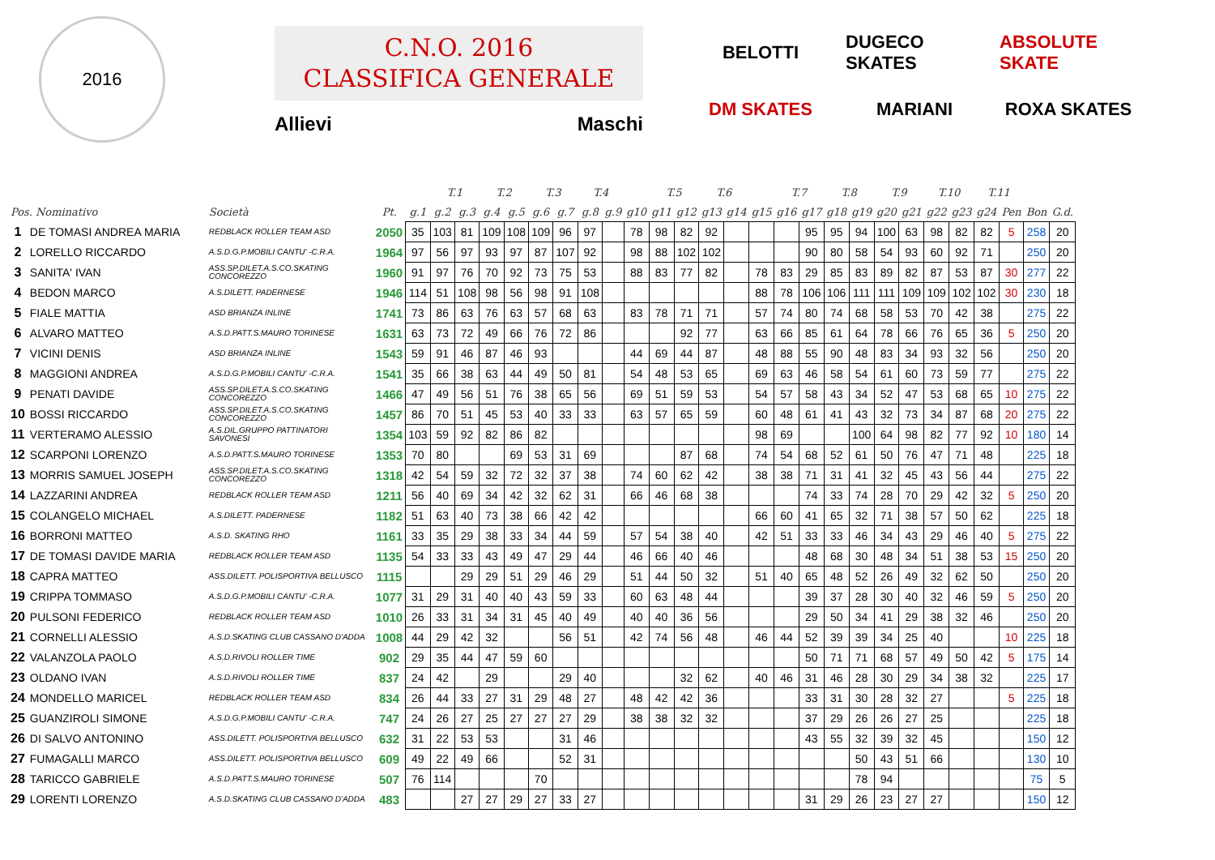2016
C.N.O. 2016
CLASSIFICA GENERALE
Allievi Maschi
BELOTTI
DUGECO SKATES
ABSOLUTE SKATE
DM SKATES
MARIANI
ROXA SKATES
| | | | | | T.1 | | T.2 | | T.3 | | T.4 | | | T.5 | | T.6 | | | T.7 | | T.8 | | T.9 | | T.10 | | T.11 | | | | |
| --- | --- | --- | --- | --- | --- | --- | --- | --- | --- | --- | --- | --- | --- | --- | --- | --- | --- | --- | --- | --- | --- | --- | --- | --- | --- | --- | --- | --- | --- | --- | --- |
| Pos. Nominativo | | Società | Pt. | g.1 | g.2 | g.3 | g.4 | g.5 | g.6 | g.7 | g.8 | g.9 | g10 | g11 | g12 | g13 | g14 | g15 | g16 | g17 | g18 | g19 | g20 | g21 | g22 | g23 | g24 | Pen | Bon | G.d. | |
| 1 | DE TOMASI ANDREA MARIA | REDBLACK ROLLER TEAM ASD | 2050 | 35 | 103 | 81 | 109 | 108 | 109 | 96 | 97 | | 78 | 98 | 82 | 92 | | | | 95 | 95 | 94 | 100 | 63 | 98 | 82 | 82 | 5 | 258 | 20 | |
| 2 | LORELLO RICCARDO | A.S.D.G.P.MOBILI CANTU' -C.R.A. | 1964 | 97 | 56 | 97 | 93 | 97 | 87 | 107 | 92 | | 98 | 88 | 102 | 102 | | | | 90 | 80 | 58 | 54 | 93 | 60 | 92 | 71 | | 250 | 20 | |
| 3 | SANITA' IVAN | ASS.SP.DILET.A.S.CO.SKATING CONCOREZZO | 1960 | 91 | 97 | 76 | 70 | 92 | 73 | 75 | 53 | | 88 | 83 | 77 | 82 | | 78 | 83 | 29 | 85 | 83 | 89 | 82 | 87 | 53 | 87 | 30 | 277 | 22 | |
| 4 | BEDON MARCO | A.S.DILETT. PADERNESE | 1946 | 114 | 51 | 108 | 98 | 56 | 98 | 91 | 108 | | | | | | | 88 | 78 | 106 | 106 | 111 | 111 | 109 | 109 | 102 | 102 | 30 | 230 | 18 | |
| 5 | FIALE MATTIA | ASD BRIANZA INLINE | 1741 | 73 | 86 | 63 | 76 | 63 | 57 | 68 | 63 | | 83 | 78 | 71 | 71 | | 57 | 74 | 80 | 74 | 68 | 58 | 53 | 70 | 42 | 38 | | 275 | 22 | |
| 6 | ALVARO MATTEO | A.S.D.PATT.S.MAURO TORINESE | 1631 | 63 | 73 | 72 | 49 | 66 | 76 | 72 | 86 | | | | 92 | 77 | | 63 | 66 | 85 | 61 | 64 | 78 | 66 | 76 | 65 | 36 | 5 | 250 | 20 | |
| 7 | VICINI DENIS | ASD BRIANZA INLINE | 1543 | 59 | 91 | 46 | 87 | 46 | 93 | | | | 44 | 69 | 44 | 87 | | 48 | 88 | 55 | 90 | 48 | 83 | 34 | 93 | 32 | 56 | | 250 | 20 | |
| 8 | MAGGIONI ANDREA | A.S.D.G.P.MOBILI CANTU' -C.R.A. | 1541 | 35 | 66 | 38 | 63 | 44 | 49 | 50 | 81 | | 54 | 48 | 53 | 65 | | 69 | 63 | 46 | 58 | 54 | 61 | 60 | 73 | 59 | 77 | | 275 | 22 | |
| 9 | PENATI DAVIDE | ASS.SP.DILET.A.S.CO.SKATING CONCOREZZO | 1466 | 47 | 49 | 56 | 51 | 76 | 38 | 65 | 56 | | 69 | 51 | 59 | 53 | | 54 | 57 | 58 | 43 | 34 | 52 | 47 | 53 | 68 | 65 | 10 | 275 | 22 | |
| 10 | BOSSI RICCARDO | ASS.SP.DILET.A.S.CO.SKATING CONCOREZZO | 1457 | 86 | 70 | 51 | 45 | 53 | 40 | 33 | 33 | | 63 | 57 | 65 | 59 | | 60 | 48 | 61 | 41 | 43 | 32 | 73 | 34 | 87 | 68 | 20 | 275 | 22 | |
| 11 | VERTERAMO ALESSIO | A.S.DIL.GRUPPO PATTINATORI SAVONESI | 1354 | 103 | 59 | 92 | 82 | 86 | 82 | | | | | | | | | 98 | 69 | | | 100 | 64 | 98 | 82 | 77 | 92 | 10 | 180 | 14 | |
| 12 | SCARPONI LORENZO | A.S.D.PATT.S.MAURO TORINESE | 1353 | 70 | 80 | | | 69 | 53 | 31 | 69 | | | | 87 | 68 | | 74 | 54 | 68 | 52 | 61 | 50 | 76 | 47 | 71 | 48 | | 225 | 18 | |
| 13 | MORRIS SAMUEL JOSEPH | ASS.SP.DILET.A.S.CO.SKATING CONCOREZZO | 1318 | 42 | 54 | 59 | 32 | 72 | 32 | 37 | 38 | | 74 | 60 | 62 | 42 | | 38 | 38 | 71 | 31 | 41 | 32 | 45 | 43 | 56 | 44 | | 275 | 22 | |
| 14 | LAZZARINI ANDREA | REDBLACK ROLLER TEAM ASD | 1211 | 56 | 40 | 69 | 34 | 42 | 32 | 62 | 31 | | 66 | 46 | 68 | 38 | | | | 74 | 33 | 74 | 28 | 70 | 29 | 42 | 32 | 5 | 250 | 20 | |
| 15 | COLANGELO MICHAEL | A.S.DILETT. PADERNESE | 1182 | 51 | 63 | 40 | 73 | 38 | 66 | 42 | 42 | | | | | | | 66 | 60 | 41 | 65 | 32 | 71 | 38 | 57 | 50 | 62 | | 225 | 18 | |
| 16 | BORRONI MATTEO | A.S.D. SKATING RHO | 1161 | 33 | 35 | 29 | 38 | 33 | 34 | 44 | 59 | | 57 | 54 | 38 | 40 | | 42 | 51 | 33 | 33 | 46 | 34 | 43 | 29 | 46 | 40 | 5 | 275 | 22 | |
| 17 | DE TOMASI DAVIDE MARIA | REDBLACK ROLLER TEAM ASD | 1135 | 54 | 33 | 33 | 43 | 49 | 47 | 29 | 44 | | 46 | 66 | 40 | 46 | | | | 48 | 68 | 30 | 48 | 34 | 51 | 38 | 53 | 15 | 250 | 20 | |
| 18 | CAPRA MATTEO | ASS.DILETT. POLISPORTIVA BELLUSCO | 1115 | | | 29 | 29 | 51 | 29 | 46 | 29 | | 51 | 44 | 50 | 32 | | 51 | 40 | 65 | 48 | 52 | 26 | 49 | 32 | 62 | 50 | | 250 | 20 | |
| 19 | CRIPPA TOMMASO | A.S.D.G.P.MOBILI CANTU' -C.R.A. | 1077 | 31 | 29 | 31 | 40 | 40 | 43 | 59 | 33 | | 60 | 63 | 48 | 44 | | | | 39 | 37 | 28 | 30 | 40 | 32 | 46 | 59 | 5 | 250 | 20 | |
| 20 | PULSONI FEDERICO | REDBLACK ROLLER TEAM ASD | 1010 | 26 | 33 | 31 | 34 | 31 | 45 | 40 | 49 | | 40 | 40 | 36 | 56 | | | | 29 | 50 | 34 | 41 | 29 | 38 | 32 | 46 | | 250 | 20 | |
| 21 | CORNELLI ALESSIO | A.S.D.SKATING CLUB CASSANO D'ADDA | 1008 | 44 | 29 | 42 | 32 | | | 56 | 51 | | 42 | 74 | 56 | 48 | | 46 | 44 | 52 | 39 | 39 | 34 | 25 | 40 | | | 10 | 225 | 18 | |
| 22 | VALANZOLA PAOLO | A.S.D.RIVOLI ROLLER TIME | 902 | 29 | 35 | 44 | 47 | 59 | 60 | | | | | | | | | | | 50 | 71 | 71 | 68 | 57 | 49 | 50 | 42 | 5 | 175 | 14 | |
| 23 | OLDANO IVAN | A.S.D.RIVOLI ROLLER TIME | 837 | 24 | 42 | | 29 | | | 29 | 40 | | | | 32 | 62 | | 40 | 46 | 31 | 46 | 28 | 30 | 29 | 34 | 38 | 32 | | 225 | 17 | |
| 24 | MONDELLO MARICEL | REDBLACK ROLLER TEAM ASD | 834 | 26 | 44 | 33 | 27 | 31 | 29 | 48 | 27 | | 48 | 42 | 42 | 36 | | | | 33 | 31 | 30 | 28 | 32 | 27 | | | 5 | 225 | 18 | |
| 25 | GUANZIROLI SIMONE | A.S.D.G.P.MOBILI CANTU' -C.R.A. | 747 | 24 | 26 | 27 | 25 | 27 | 27 | 27 | 29 | | 38 | 38 | 32 | 32 | | | | 37 | 29 | 26 | 26 | 27 | 25 | | | | 225 | 18 | |
| 26 | DI SALVO ANTONINO | ASS.DILETT. POLISPORTIVA BELLUSCO | 632 | 31 | 22 | 53 | 53 | | | 31 | 46 | | | | | | | | | 43 | 55 | 32 | 39 | 32 | 45 | | | | 150 | 12 | |
| 27 | FUMAGALLI MARCO | ASS.DILETT. POLISPORTIVA BELLUSCO | 609 | 49 | 22 | 49 | 66 | | | 52 | 31 | | | | | | | | | | | 50 | 43 | 51 | 66 | | | | 130 | 10 | |
| 28 | TARICCO GABRIELE | A.S.D.PATT.S.MAURO TORINESE | 507 | 76 | 114 | | | | 70 | | | | | | | | | | | | | 78 | 94 | | | | | | 75 | 5 | |
| 29 | LORENTI LORENZO | A.S.D.SKATING CLUB CASSANO D'ADDA | 483 | | | 27 | 27 | 29 | 27 | 33 | 27 | | | | | | | | | 31 | 29 | 26 | 23 | 27 | 27 | | | | 150 | 12 | |